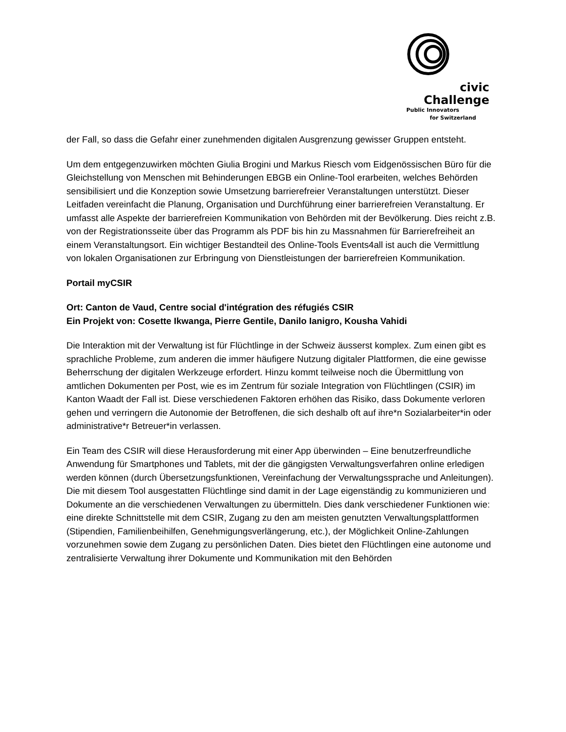civic
Challenge
Public Innovators
for Switzerland
der Fall, so dass die Gefahr einer zunehmenden digitalen Ausgrenzung gewisser Gruppen entsteht.
Um dem entgegenzuwirken möchten Giulia Brogini und Markus Riesch vom Eidgenössischen Büro für die Gleichstellung von Menschen mit Behinderungen EBGB ein Online-Tool erarbeiten, welches Behörden sensibilisiert und die Konzeption sowie Umsetzung barrierefreier Veranstaltungen unterstützt. Dieser Leitfaden vereinfacht die Planung, Organisation und Durchführung einer barrierefreien Veranstaltung. Er umfasst alle Aspekte der barrierefreien Kommunikation von Behörden mit der Bevölkerung. Dies reicht z.B. von der Registrationsseite über das Programm als PDF bis hin zu Massnahmen für Barrierefreiheit an einem Veranstaltungsort. Ein wichtiger Bestandteil des Online-Tools Events4all ist auch die Vermittlung von lokalen Organisationen zur Erbringung von Dienstleistungen der barrierefreien Kommunikation.
Portail myCSIR
Ort: Canton de Vaud, Centre social d'intégration des réfugiés CSIR
Ein Projekt von: Cosette Ikwanga, Pierre Gentile, Danilo Ianigro, Kousha Vahidi
Die Interaktion mit der Verwaltung ist für Flüchtlinge in der Schweiz äusserst komplex. Zum einen gibt es sprachliche Probleme, zum anderen die immer häufigere Nutzung digitaler Plattformen, die eine gewisse Beherrschung der digitalen Werkzeuge erfordert. Hinzu kommt teilweise noch die Übermittlung von amtlichen Dokumenten per Post, wie es im Zentrum für soziale Integration von Flüchtlingen (CSIR) im Kanton Waadt der Fall ist. Diese verschiedenen Faktoren erhöhen das Risiko, dass Dokumente verloren gehen und verringern die Autonomie der Betroffenen, die sich deshalb oft auf ihre*n Sozialarbeiter*in oder administrative*r Betreuer*in verlassen.
Ein Team des CSIR will diese Herausforderung mit einer App überwinden – Eine benutzerfreundliche Anwendung für Smartphones und Tablets, mit der die gängigsten Verwaltungsverfahren online erledigen werden können (durch Übersetzungsfunktionen, Vereinfachung der Verwaltungssprache und Anleitungen). Die mit diesem Tool ausgestatten Flüchtlinge sind damit in der Lage eigenständig zu kommunizieren und Dokumente an die verschiedenen Verwaltungen zu übermitteln. Dies dank verschiedener Funktionen wie: eine direkte Schnittstelle mit dem CSIR, Zugang zu den am meisten genutzten Verwaltungsplattformen (Stipendien, Familienbeihilfen, Genehmigungsverlängerung, etc.), der Möglichkeit Online-Zahlungen vorzunehmen sowie dem Zugang zu persönlichen Daten. Dies bietet den Flüchtlingen eine autonome und zentralisierte Verwaltung ihrer Dokumente und Kommunikation mit den Behörden